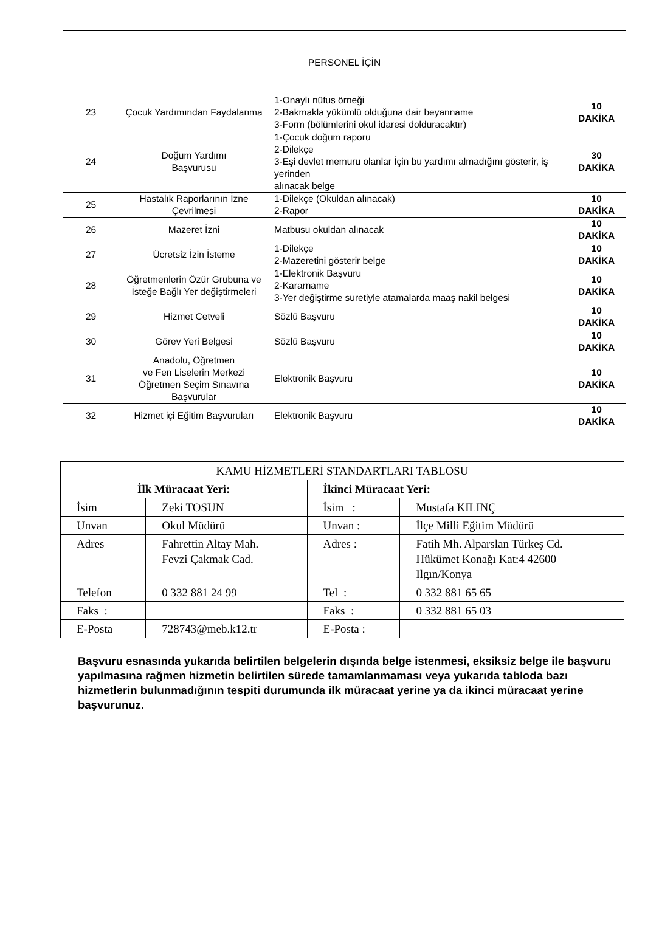| PERSONEL İÇİN | | | |
| 23 | Çocuk Yardımından Faydalanma | 1-Onaylı nüfus örneği 2-Bakmakla yükümlü olduğuna dair beyanname 3-Form (bölümlerini okul idaresi dolduracaktır) | 10 DAKİKA |
| 24 | Doğum Yardımı Başvurusu | 1-Çocuk doğum raporu 2-Dilekçe 3-Eşi devlet memuru olanlar İçin bu yardımı almadığını gösterir, iş yerinden alınacak belge | 30 DAKİKA |
| 25 | Hastalık Raporlarının İzne Çevrilmesi | 1-Dilekçe (Okuldan alınacak) 2-Rapor | 10 DAKİKA |
| 26 | Mazeret İzni | Matbusu okuldan alınacak | 10 DAKİKA |
| 27 | Ücretsiz İzin İsteme | 1-Dilekçe 2-Mazeretini gösterir belge | 10 DAKİKA |
| 28 | Öğretmenlerin Özür Grubuna ve İsteğe Bağlı Yer değiştirmeleri | 1-Elektronik Başvuru 2-Kararname 3-Yer değiştirme suretiyle atamalarda maaş nakil belgesi | 10 DAKİKA |
| 29 | Hizmet Cetveli | Sözlü Başvuru | 10 DAKİKA |
| 30 | Görev Yeri Belgesi | Sözlü Başvuru | 10 DAKİKA |
| 31 | Anadolu, Öğretmen ve Fen Liselerin Merkezi Öğretmen Seçim Sınavına Başvurular | Elektronik Başvuru | 10 DAKİKA |
| 32 | Hizmet içi Eğitim Başvuruları | Elektronik Başvuru | 10 DAKİKA |
| KAMU HİZMETLERİ STANDARTLARI TABLOSU | | | |
| İlk Müracaat Yeri: | | İkinci Müracaat Yeri: | |
| İsim | Zeki TOSUN | İsim : | Mustafa KILINÇ |
| Unvan | Okul Müdürü | Unvan : | İlçe Milli Eğitim Müdürü |
| Adres | Fahrettin Altay Mah. Fevzi Çakmak Cad. | Adres : | Fatih Mh. Alparslan Türkeş Cd. Hükümet Konağı Kat:4 42600 Ilgın/Konya |
| Telefon | 0 332 881 24 99 | Tel : | 0 332 881 65 65 |
| Faks : | | Faks : | 0 332 881 65 03 |
| E-Posta | 728743@meb.k12.tr | E-Posta : | |
Başvuru esnasında yukarıda belirtilen belgelerin dışında belge istenmesi, eksiksiz belge ile başvuru yapılmasına rağmen hizmetin belirtilen sürede tamamlanmaması veya yukarıda tabloda bazı hizmetlerin bulunmadığının tespiti durumunda ilk müracaat yerine ya da ikinci müracaat yerine başvurunuz.